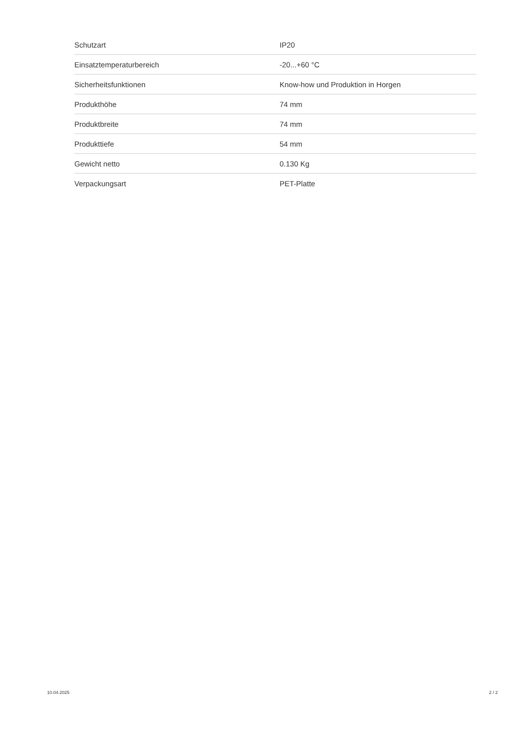| Schutzart | IP20 |
| Einsatztemperaturbereich | -20...+60 °C |
| Sicherheitsfunktionen | Know-how und Produktion in Horgen |
| Produkthöhe | 74 mm |
| Produktbreite | 74 mm |
| Produkttiefe | 54 mm |
| Gewicht netto | 0.130 Kg |
| Verpackungsart | PET-Platte |
10.04.2025 2 / 2